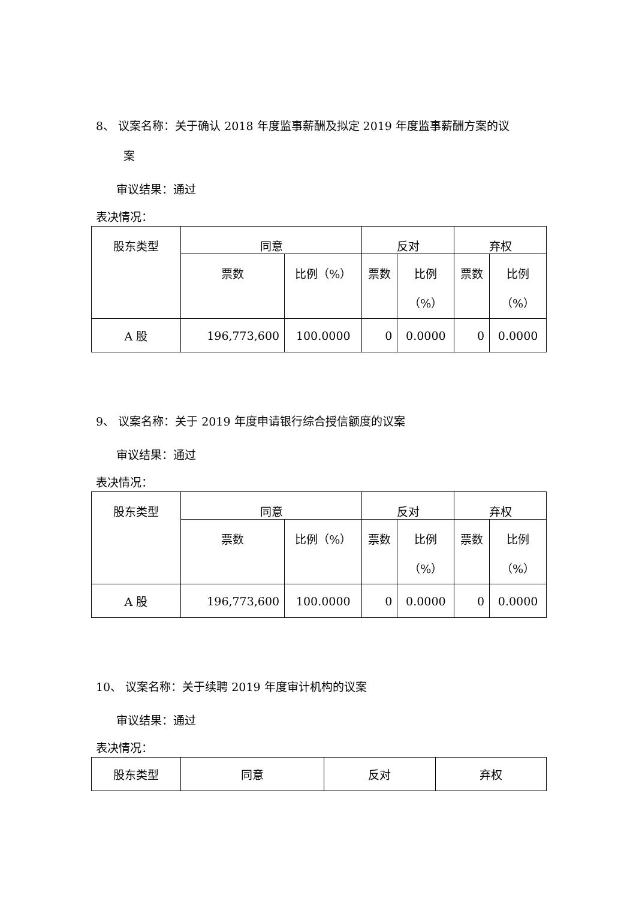8、 议案名称：关于确认 2018 年度监事薪酬及拟定 2019 年度监事薪酬方案的议
案
审议结果：通过
表决情况：
| 股东类型 | 同意 | | 反对 | | 弃权 | |
| | 票数 | 比例（%） | 票数 | 比例 （%） | 票数 | 比例 （%） |
| A 股 | 196,773,600 | 100.0000 | 0 | 0.0000 | 0 | 0.0000 |
9、 议案名称：关于 2019 年度申请银行综合授信额度的议案
审议结果：通过
表决情况：
| 股东类型 | 同意 | | 反对 | | 弃权 | |
| | 票数 | 比例（%） | 票数 | 比例 （%） | 票数 | 比例 （%） |
| A 股 | 196,773,600 | 100.0000 | 0 | 0.0000 | 0 | 0.0000 |
10、 议案名称：关于续聘 2019 年度审计机构的议案
审议结果：通过
表决情况：
| 股东类型 | 同意 | 反对 | 弃权 |